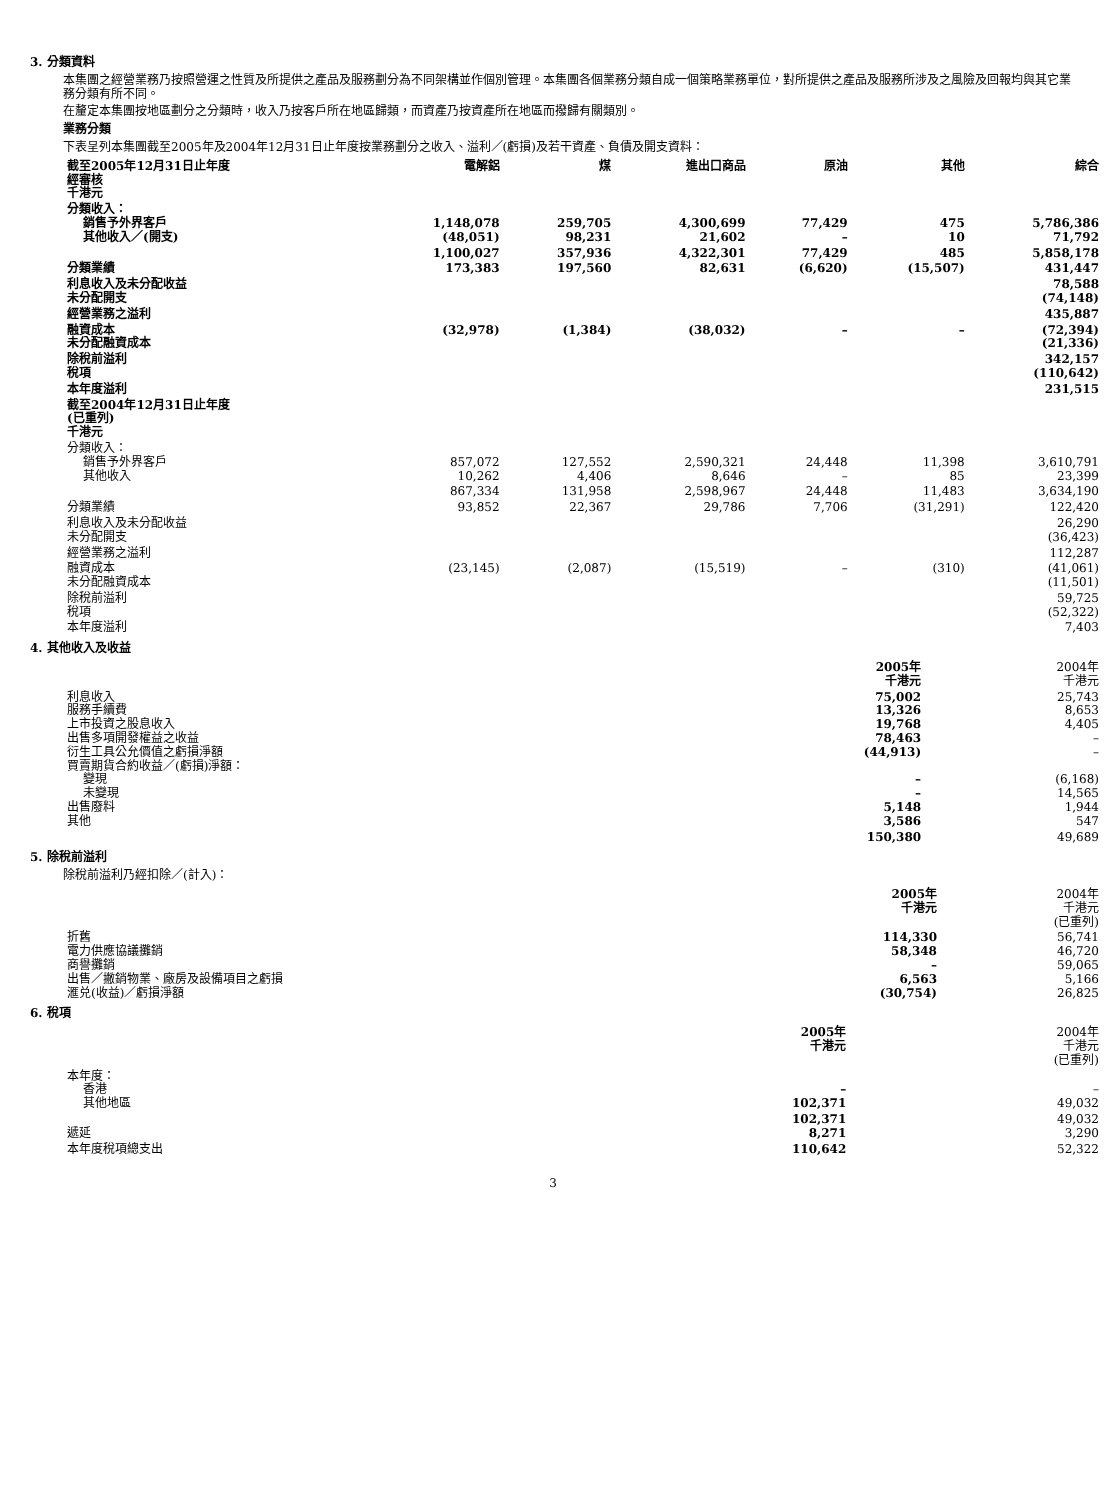3. 分類資料
本集團之經營業務乃按照營運之性質及所提供之產品及服務劃分為不同架構並作個別管理。本集團各個業務分類自成一個策略業務單位，對所提供之產品及服務所涉及之風險及回報均與其它業務分類有所不同。
在釐定本集團按地區劃分之分類時，收入乃按客戶所在地區歸類，而資產乃按資產所在地區而撥歸有關類別。
業務分類
下表呈列本集團截至2005年及2004年12月31日止年度按業務劃分之收入、溢利／(虧損)及若干資產、負債及開支資料：
| 截至2005年12月31日止年度 經審核 千港元 | 電解鋁 | 煤 | 進出口商品 | 原油 | 其他 | 綜合 |
| --- | --- | --- | --- | --- | --- | --- |
| 分類收入： 銷售予外界客戶 其他收入／(開支) | 1,148,078 (48,051) | 259,705 98,231 | 4,300,699 21,602 | 77,429 – | 475 10 | 5,786,386 71,792 |
| | 1,100,027 | 357,936 | 4,322,301 | 77,429 | 485 | 5,858,178 |
| 分類業績 | 173,383 | 197,560 | 82,631 | (6,620) | (15,507) | 431,447 |
| 利息收入及未分配收益 未分配開支 | | | | | | 78,588 (74,148) |
| 經營業務之溢利 | | | | | | 435,887 |
| 融資成本 未分配融資成本 | (32,978) | (1,384) | (38,032) | – | – | (72,394) (21,336) |
| 除稅前溢利 稅項 | | | | | | 342,157 (110,642) |
| 本年度溢利 | | | | | | 231,515 |
| 截至2004年12月31日止年度 (已重列) 千港元 | | | | | | |
| 分類收入： 銷售予外界客戶 其他收入 | 857,072 10,262 | 127,552 4,406 | 2,590,321 8,646 | 24,448 – | 11,398 85 | 3,610,791 23,399 |
| | 867,334 | 131,958 | 2,598,967 | 24,448 | 11,483 | 3,634,190 |
| 分類業績 | 93,852 | 22,367 | 29,786 | 7,706 | (31,291) | 122,420 |
| 利息收入及未分配收益 未分配開支 | | | | | | 26,290 (36,423) |
| 經營業務之溢利 | | | | | | 112,287 |
| 融資成本 未分配融資成本 | (23,145) | (2,087) | (15,519) | – | (310) | (41,061) (11,501) |
| 除稅前溢利 稅項 | | | | | | 59,725 (52,322) |
| 本年度溢利 | | | | | | 7,403 |
4. 其他收入及收益
| | 2005年 千港元 | 2004年 千港元 |
| 利息收入 服務手續費 上市投資之股息收入 出售多項開發權益之收益 衍生工具公允價值之虧損淨額 買賣期貨合約收益／(虧損)淨額： 變現 未變現 出售廢料 其他 | 75,002 13,326 19,768 78,463 (44,913) – – 5,148 3,586 | 25,743 8,653 4,405 – – (6,168) 14,565 1,944 547 |
| | 150,380 | 49,689 |
5. 除稅前溢利
除稅前溢利乃經扣除／(計入)：
| | 2005年 千港元 | 2004年 千港元 (已重列) |
| 折舊 電力供應協議攤銷 商譽攤銷 出售／撇銷物業、廠房及設備項目之虧損 滙兑(收益)／虧損淨額 | 114,330 58,348 – 6,563 (30,754) | 56,741 46,720 59,065 5,166 26,825 |
6. 稅項
| | 2005年 千港元 | 2004年 千港元 (已重列) |
| 本年度： 香港 其他地區 | – 102,371 | – 49,032 |
| 遞延 | 102,371 8,271 | 49,032 3,290 |
| 本年度稅項總支出 | 110,642 | 52,322 |
3